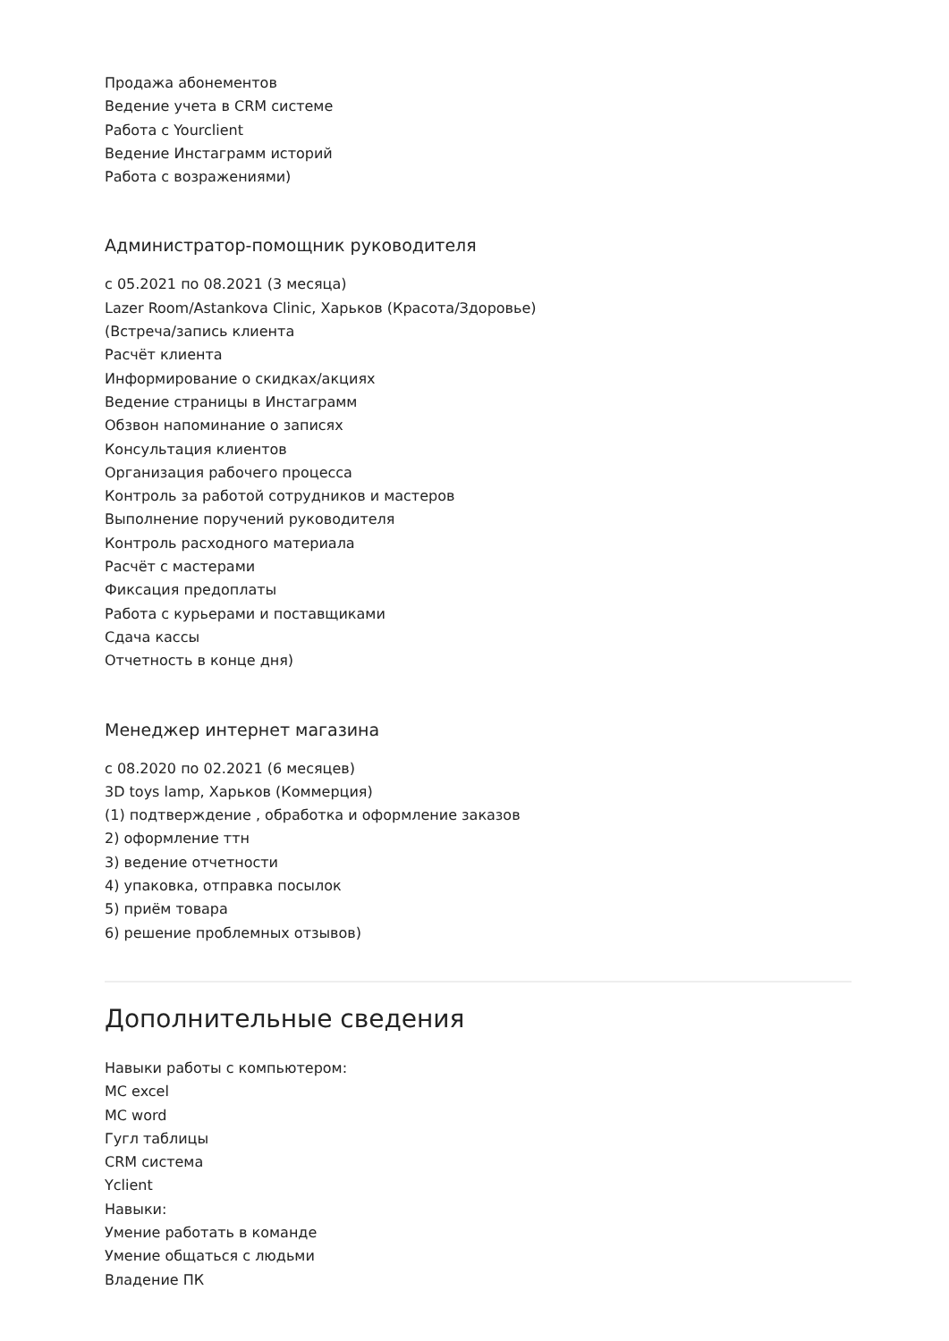Продажа абонементов
Ведение учета в CRM системе
Работа с Yourclient
Ведение Инстаграмм историй
Работа с возражениями)
Администратор-помощник руководителя
с 05.2021 по 08.2021 (3 месяца)
Lazer Room/Astankova Clinic, Харьков (Красота/Здоровье)
(Встреча/запись клиента
Расчёт клиента
Информирование о скидках/акциях
Ведение страницы в Инстаграмм
Обзвон напоминание о записях
Консультация клиентов
Организация рабочего процесса
Контроль за работой сотрудников и мастеров
Выполнение поручений руководителя
Контроль расходного материала
Расчёт с мастерами
Фиксация предоплаты
Работа с курьерами и поставщиками
Сдача кассы
Отчетность в конце дня)
Менеджер интернет магазина
с 08.2020 по 02.2021 (6 месяцев)
3D toys lamp, Харьков (Коммерция)
(1) подтверждение , обработка и оформление заказов
2) оформление ттн
3) ведение отчетности
4) упаковка, отправка посылок
5) приём товара
6) решение проблемных отзывов)
Дополнительные сведения
Навыки работы с компьютером:
МС excel
MC word
Гугл таблицы
CRM система
Yclient
Навыки:
Умение работать в команде
Умение общаться с людьми
Владение ПК